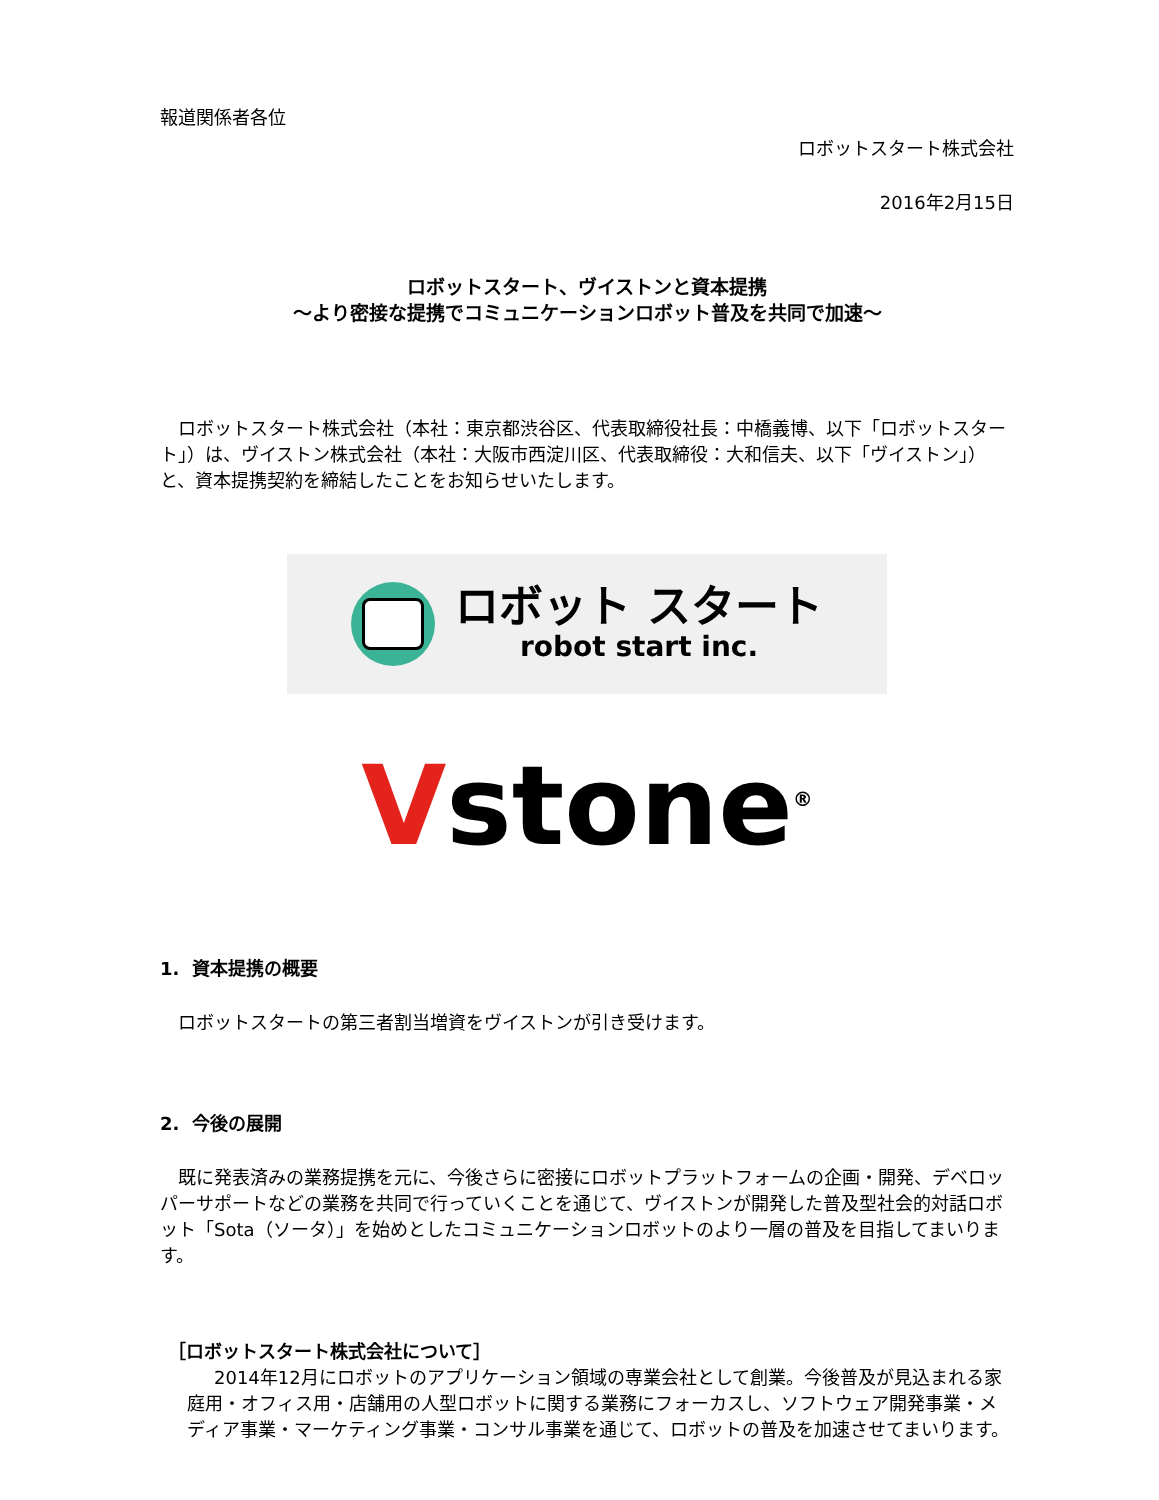報道関係者各位
ロボットスタート株式会社
2016年2月15日
ロボットスタート、ヴイストンと資本提携
〜より密接な提携でコミュニケーションロボット普及を共同で加速〜
ロボットスタート株式会社（本社：東京都渋谷区、代表取締役社長：中橋義博、以下「ロボットスタート」）は、ヴイストン株式会社（本社：大阪市西淀川区、代表取締役：大和信夫、以下「ヴイストン」）と、資本提携契約を締結したことをお知らせいたします。
ロボット スタート
robot start inc.
Vstone<sup>®</sup>
1. 資本提携の概要
ロボットスタートの第三者割当増資をヴイストンが引き受けます。
2. 今後の展開
既に発表済みの業務提携を元に、今後さらに密接にロボットプラットフォームの企画・開発、デベロッパーサポートなどの業務を共同で行っていくことを通じて、ヴイストンが開発した普及型社会的対話ロボット「Sota（ソータ）」を始めとしたコミュニケーションロボットのより一層の普及を目指してまいります。
［ロボットスタート株式会社について］
2014年12月にロボットのアプリケーション領域の専業会社として創業。今後普及が見込まれる家庭用・オフィス用・店舗用の人型ロボットに関する業務にフォーカスし、ソフトウェア開発事業・メディア事業・マーケティング事業・コンサル事業を通じて、ロボットの普及を加速させてまいります。